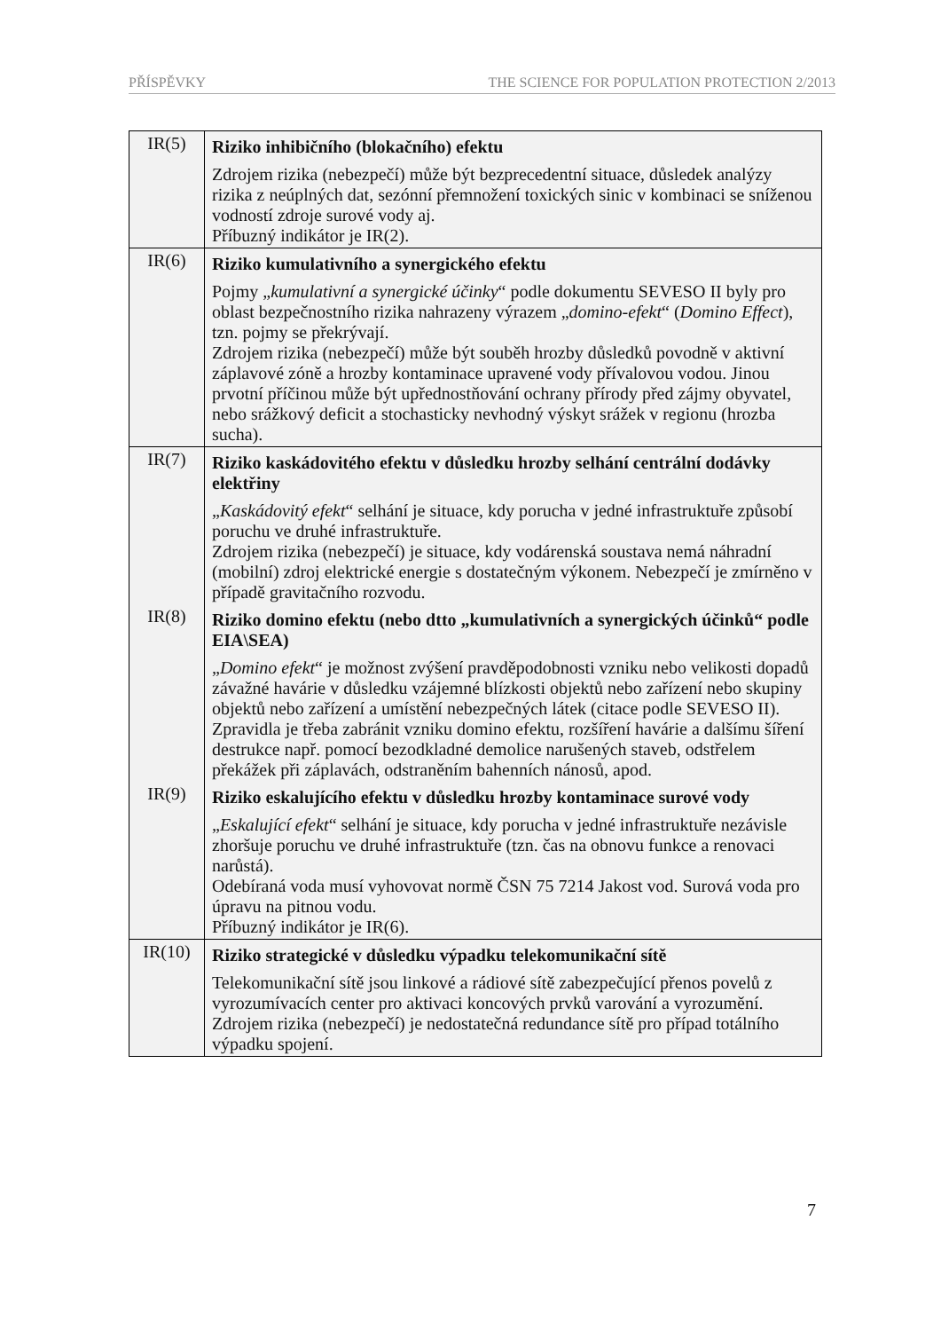PŘÍSPĚVKY THE SCIENCE FOR POPULATION PROTECTION 2/2013
| IR(5) | Riziko inhibičního (blokačního) efektu Zdrojem rizika (nebezpečí) může být bezprecedentní situace, důsledek analýzy rizika z neúplných dat, sezónní přemnožení toxických sinic v kombinaci se sníženou vodností zdroje surové vody aj. Příbuzný indikátor je IR(2). |
| IR(6) | Riziko kumulativního a synergického efektu Pojmy „ kumulativní a synergické účinky “ podle dokumentu SEVESO II byly pro oblast bezpečnostního rizika nahrazeny výrazem „ domino-efekt “ ( Domino Effect ), tzn. pojmy se překrývají. Zdrojem rizika (nebezpečí) může být souběh hrozby důsledků povodně v aktivní záplavové zóně a hrozby kontaminace upravené vody přívalovou vodou. Jinou prvotní příčinou může být upřednostňování ochrany přírody před zájmy obyvatel, nebo srážkový deficit a stochasticky nevhodný výskyt srážek v regionu (hrozba sucha). |
| IR(7) | Riziko kaskádovitého efektu v důsledku hrozby selhání centrální dodávky elektřiny „ Kaskádovitý efekt “ selhání je situace, kdy porucha v jedné infrastruktuře způsobí poruchu ve druhé infrastruktuře. Zdrojem rizika (nebezpečí) je situace, kdy vodárenská soustava nemá náhradní (mobilní) zdroj elektrické energie s dostatečným výkonem. Nebezpečí je zmírněno v případě gravitačního rozvodu. |
| IR(8) | Riziko domino efektu (nebo dtto „kumulativních a synergických účinků“ podle EIA\SEA) „ Domino efekt “ je možnost zvýšení pravděpodobnosti vzniku nebo velikosti dopadů závažné havárie v důsledku vzájemné blízkosti objektů nebo zařízení nebo skupiny objektů nebo zařízení a umístění nebezpečných látek (citace podle SEVESO II). Zpravidla je třeba zabránit vzniku domino efektu, rozšíření havárie a dalšímu šíření destrukce např. pomocí bezodkladné demolice narušených staveb, odstřelem překážek při záplavách, odstraněním bahenních nánosů, apod. |
| IR(9) | Riziko eskalujícího efektu v důsledku hrozby kontaminace surové vody „ Eskalující efekt “ selhání je situace, kdy porucha v jedné infrastruktuře nezávisle zhoršuje poruchu ve druhé infrastruktuře (tzn. čas na obnovu funkce a renovaci narůstá). Odebíraná voda musí vyhovovat normě ČSN 75 7214 Jakost vod. Surová voda pro úpravu na pitnou vodu. Příbuzný indikátor je IR(6). |
| IR(10) | Riziko strategické v důsledku výpadku telekomunikační sítě Telekomunikační sítě jsou linkové a rádiové sítě zabezpečující přenos povelů z vyrozumívacích center pro aktivaci koncových prvků varování a vyrozumění. Zdrojem rizika (nebezpečí) je nedostatečná redundance sítě pro případ totálního výpadku spojení. |
7